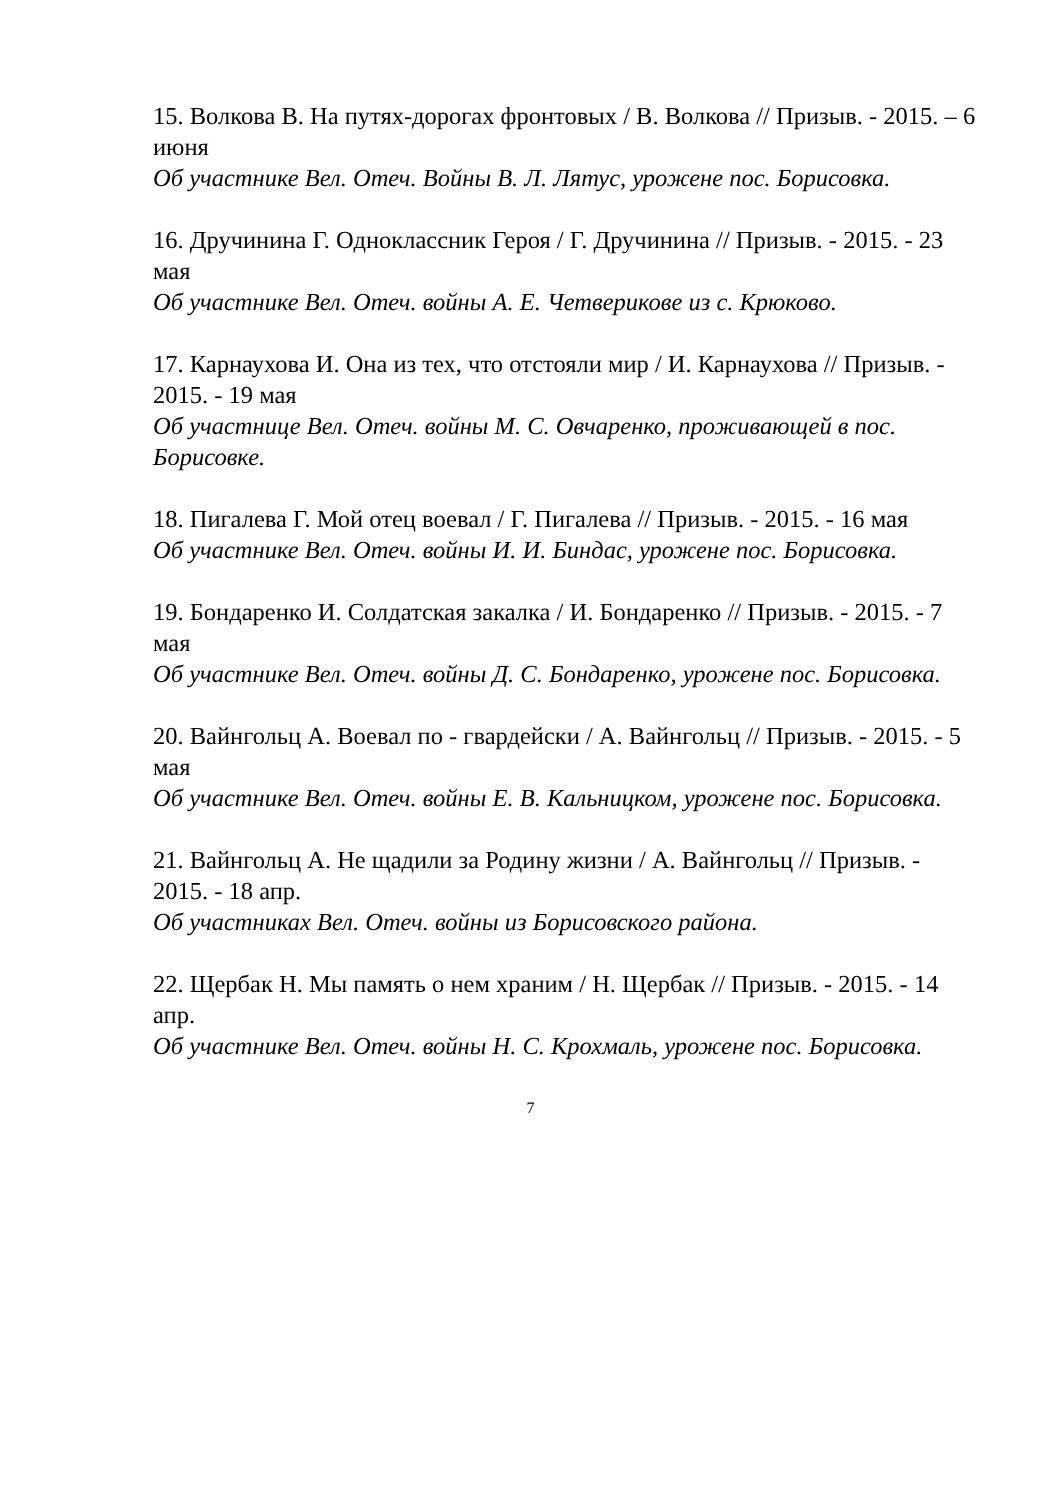15. Волкова В. На путях-дорогах фронтовых / В. Волкова // Призыв. - 2015. – 6 июня
Об участнике Вел. Отеч. Войны В. Л. Лятус, урожене пос. Борисовка.
16. Дручинина Г. Одноклассник Героя / Г. Дручинина // Призыв. - 2015. - 23 мая
Об участнике Вел. Отеч. войны А. Е. Четверикове из с. Крюково.
17. Карнаухова И. Она из тех, что отстояли мир / И. Карнаухова // Призыв. - 2015. - 19 мая
Об участнице Вел. Отеч. войны М. С. Овчаренко, проживающей в пос. Борисовке.
18. Пигалева Г. Мой отец воевал / Г. Пигалева // Призыв. - 2015. - 16 мая
Об участнике Вел. Отеч. войны И. И. Биндас, урожене пос. Борисовка.
19. Бондаренко И. Солдатская закалка / И. Бондаренко // Призыв. - 2015. - 7 мая
Об участнике Вел. Отеч. войны Д. С. Бондаренко, урожене пос. Борисовка.
20. Вайнгольц А. Воевал по - гвардейски / А. Вайнгольц // Призыв. - 2015. - 5 мая
Об участнике Вел. Отеч. войны Е. В. Кальницком, урожене пос. Борисовка.
21. Вайнгольц А. Не щадили за Родину жизни / А. Вайнгольц // Призыв. - 2015. - 18 апр.
Об участниках Вел. Отеч. войны из Борисовского района.
22. Щербак Н. Мы память о нем храним / Н. Щербак // Призыв. - 2015. - 14 апр.
Об участнике Вел. Отеч. войны Н. С. Крохмаль, урожене пос. Борисовка.
7